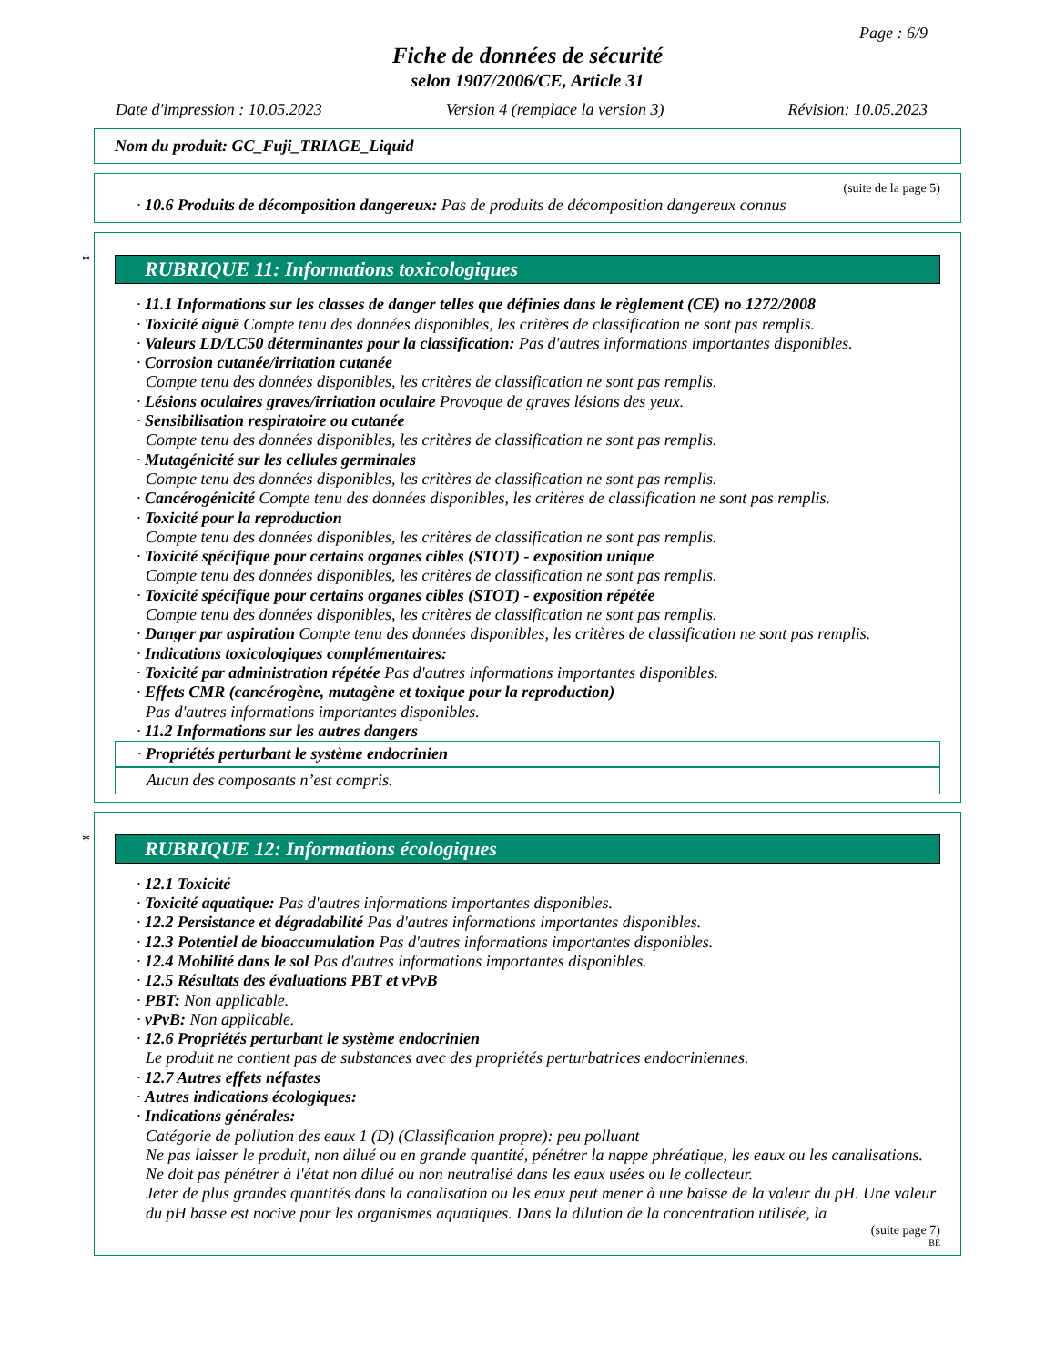Page : 6/9
Fiche de données de sécurité
selon 1907/2006/CE, Article 31
Date d'impression : 10.05.2023 Version 4 (remplace la version 3) Révision: 10.05.2023
Nom du produit: GC_Fuji_TRIAGE_Liquid
(suite de la page 5)
· 10.6 Produits de décomposition dangereux: Pas de produits de décomposition dangereux connus
*
RUBRIQUE 11: Informations toxicologiques
· 11.1 Informations sur les classes de danger telles que définies dans le règlement (CE) no 1272/2008
· Toxicité aiguë Compte tenu des données disponibles, les critères de classification ne sont pas remplis.
· Valeurs LD/LC50 déterminantes pour la classification: Pas d'autres informations importantes disponibles.
· Corrosion cutanée/irritation cutanée
Compte tenu des données disponibles, les critères de classification ne sont pas remplis.
· Lésions oculaires graves/irritation oculaire Provoque de graves lésions des yeux.
· Sensibilisation respiratoire ou cutanée
Compte tenu des données disponibles, les critères de classification ne sont pas remplis.
· Mutagénicité sur les cellules germinales
Compte tenu des données disponibles, les critères de classification ne sont pas remplis.
· Cancérogénicité Compte tenu des données disponibles, les critères de classification ne sont pas remplis.
· Toxicité pour la reproduction
Compte tenu des données disponibles, les critères de classification ne sont pas remplis.
· Toxicité spécifique pour certains organes cibles (STOT) - exposition unique
Compte tenu des données disponibles, les critères de classification ne sont pas remplis.
· Toxicité spécifique pour certains organes cibles (STOT) - exposition répétée
Compte tenu des données disponibles, les critères de classification ne sont pas remplis.
· Danger par aspiration Compte tenu des données disponibles, les critères de classification ne sont pas remplis.
· Indications toxicologiques complémentaires:
· Toxicité par administration répétée Pas d'autres informations importantes disponibles.
· Effets CMR (cancérogène, mutagène et toxique pour la reproduction)
Pas d'autres informations importantes disponibles.
· 11.2 Informations sur les autres dangers
· Propriétés perturbant le système endocrinien
Aucun des composants n’est compris.
*
RUBRIQUE 12: Informations écologiques
· 12.1 Toxicité
· Toxicité aquatique: Pas d'autres informations importantes disponibles.
· 12.2 Persistance et dégradabilité Pas d'autres informations importantes disponibles.
· 12.3 Potentiel de bioaccumulation Pas d'autres informations importantes disponibles.
· 12.4 Mobilité dans le sol Pas d'autres informations importantes disponibles.
· 12.5 Résultats des évaluations PBT et vPvB
· PBT: Non applicable.
· vPvB: Non applicable.
· 12.6 Propriétés perturbant le système endocrinien
Le produit ne contient pas de substances avec des propriétés perturbatrices endocriniennes.
· 12.7 Autres effets néfastes
· Autres indications écologiques:
· Indications générales:
Catégorie de pollution des eaux 1 (D) (Classification propre): peu polluant
Ne pas laisser le produit, non dilué ou en grande quantité, pénétrer la nappe phréatique, les eaux ou les canalisations.
Ne doit pas pénétrer à l'état non dilué ou non neutralisé dans les eaux usées ou le collecteur.
Jeter de plus grandes quantités dans la canalisation ou les eaux peut mener à une baisse de la valeur du pH. Une valeur du pH basse est nocive pour les organismes aquatiques. Dans la dilution de la concentration utilisée, la
(suite page 7)
BE